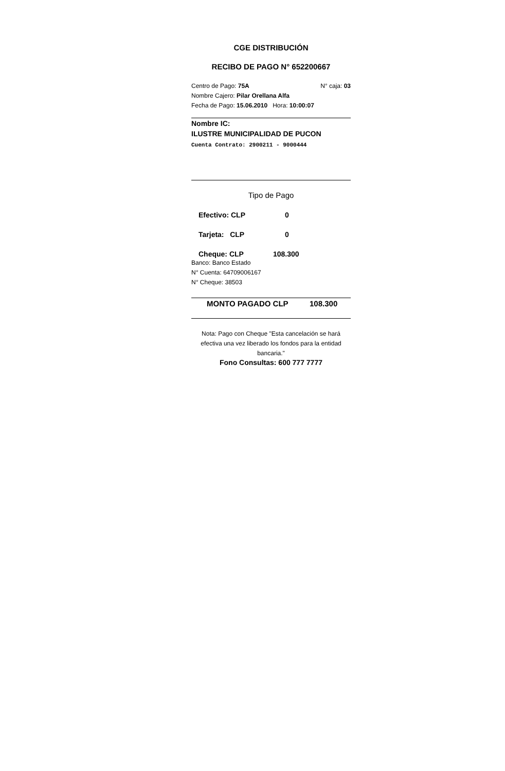CGE DISTRIBUCIÓN
RECIBO DE PAGO N° 652200667
Centro de Pago: 75A N° caja: 03
Nombre Cajero: Pilar Orellana Alfa
Fecha de Pago: 15.06.2010 Hora: 10:00:07
Nombre IC:
ILUSTRE MUNICIPALIDAD DE PUCON
Cuenta Contrato: 2900211 - 9000444
Tipo de Pago
Efectivo: CLP 0
Tarjeta: CLP 0
Cheque: CLP 108.300
Banco: Banco Estado
N° Cuenta: 64709006167
N° Cheque: 38503
MONTO PAGADO CLP 108.300
Nota: Pago con Cheque "Esta cancelación se hará efectiva una vez liberado los fondos para la entidad bancaria."
Fono Consultas: 600 777 7777